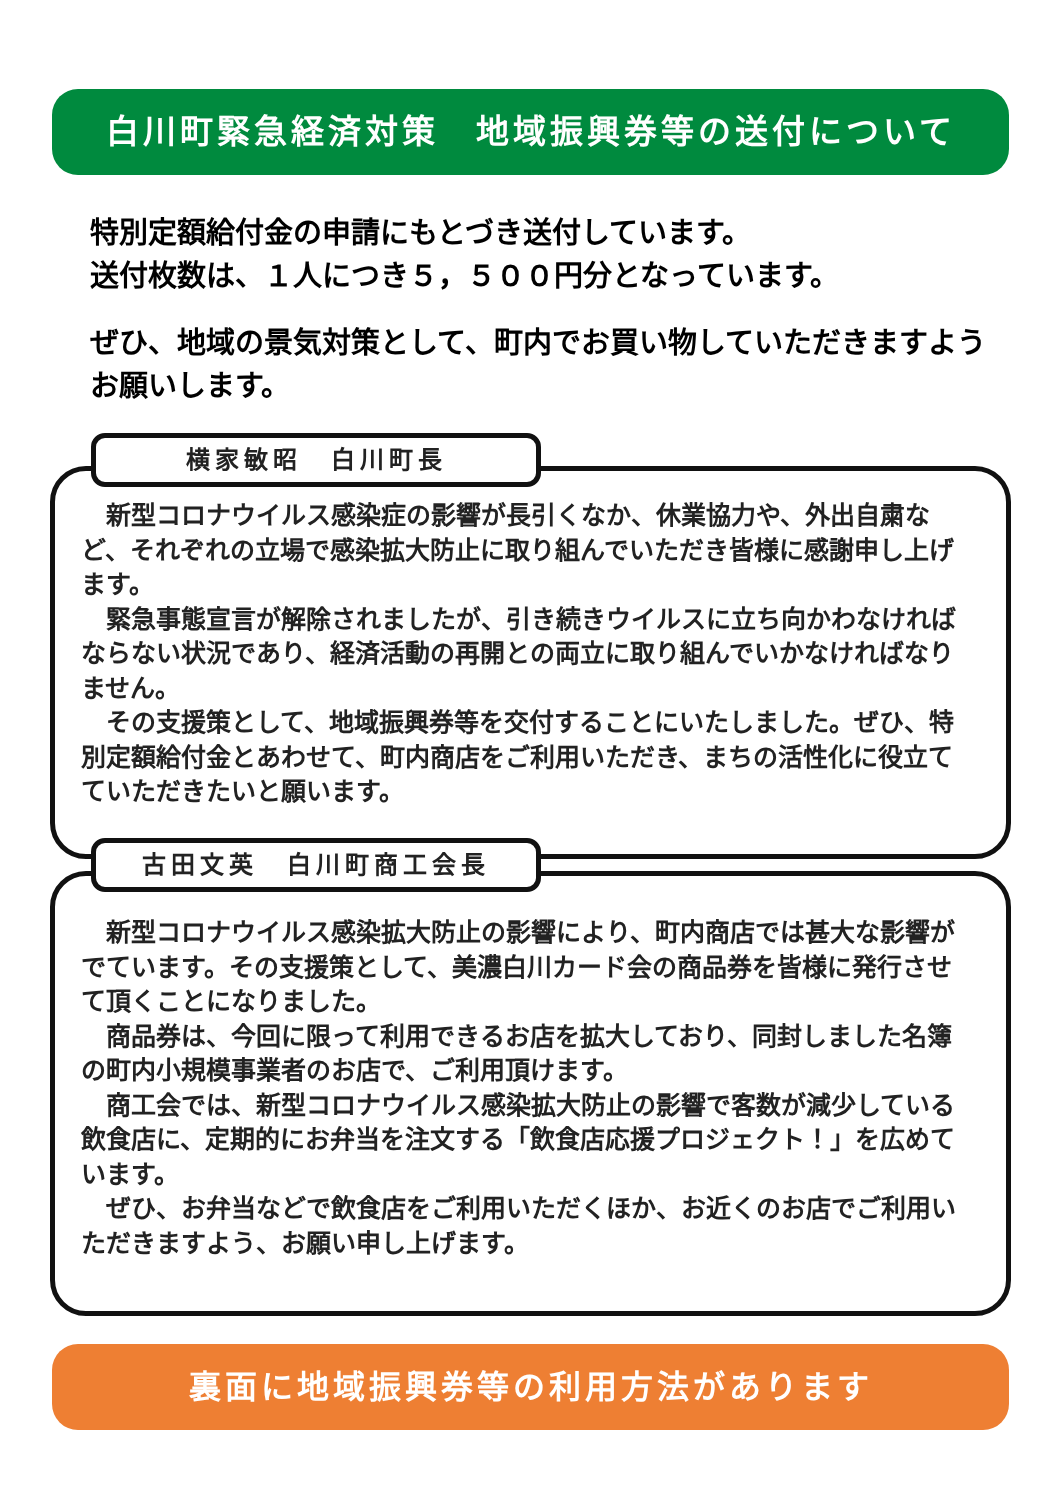白川町緊急経済対策　地域振興券等の送付について
特別定額給付金の申請にもとづき送付しています。
送付枚数は、１人につき５，５００円分となっています。
ぜひ、地域の景気対策として、町内でお買い物していただきますようお願いします。
横家敏昭　白川町長
　新型コロナウイルス感染症の影響が長引くなか、休業協力や、外出自粛など、それぞれの立場で感染拡大防止に取り組んでいただき皆様に感謝申し上げます。
　緊急事態宣言が解除されましたが、引き続きウイルスに立ち向かわなければならない状況であり、経済活動の再開との両立に取り組んでいかなければなりません。
　その支援策として、地域振興券等を交付することにいたしました。ぜひ、特別定額給付金とあわせて、町内商店をご利用いただき、まちの活性化に役立てていただきたいと願います。
古田文英　白川町商工会長
　新型コロナウイルス感染拡大防止の影響により、町内商店では甚大な影響がでています。その支援策として、美濃白川カード会の商品券を皆様に発行させて頂くことになりました。
　商品券は、今回に限って利用できるお店を拡大しており、同封しました名簿の町内小規模事業者のお店で、ご利用頂けます。
　商工会では、新型コロナウイルス感染拡大防止の影響で客数が減少している飲食店に、定期的にお弁当を注文する「飲食店応援プロジェクト！」を広めています。
　ぜひ、お弁当などで飲食店をご利用いただくほか、お近くのお店でご利用いただきますよう、お願い申し上げます。
裏面に地域振興券等の利用方法があります